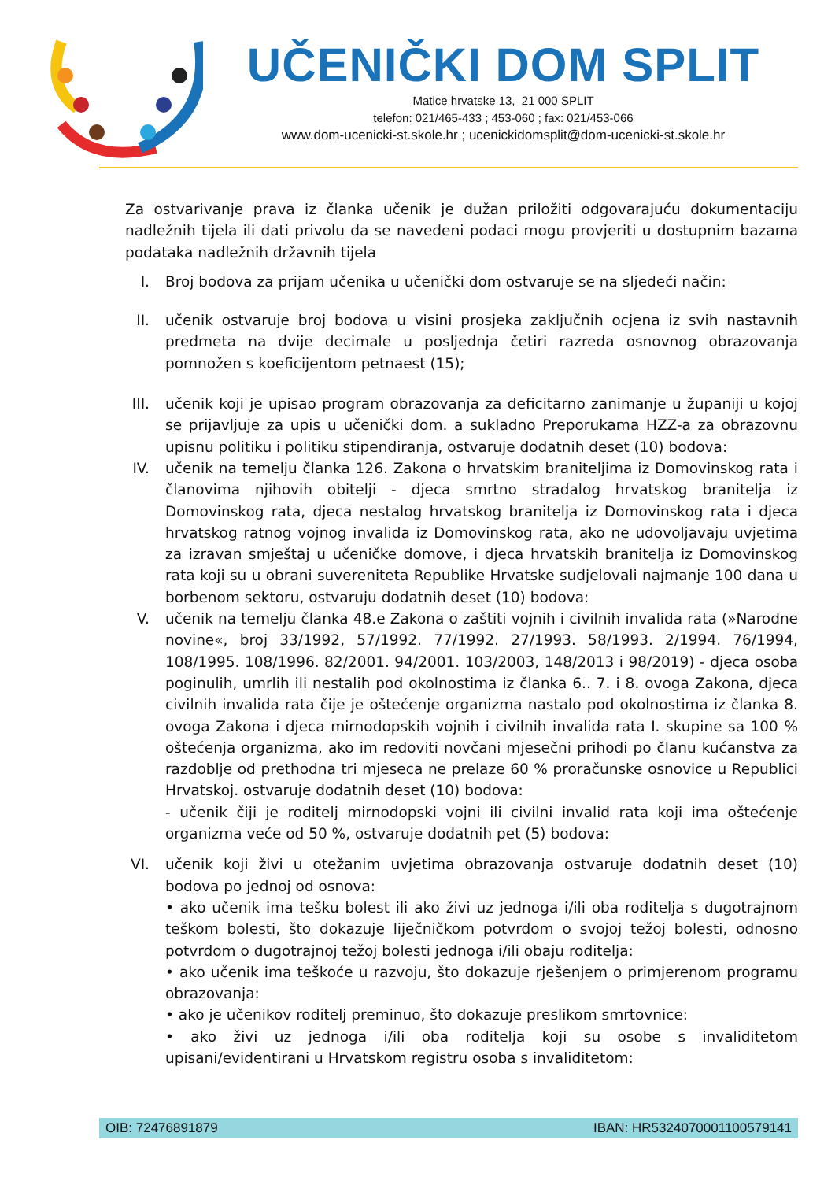UČENIČKI DOM SPLIT
Matice hrvatske 13, 21 000 SPLIT
telefon: 021/465-433 ; 453-060 ; fax: 021/453-066
www.dom-ucenicki-st.skole.hr ; ucenickidomsplit@dom-ucenicki-st.skole.hr
Za ostvarivanje prava iz članka učenik je dužan priložiti odgovarajuću dokumentaciju nadležnih tijela ili dati privolu da se navedeni podaci mogu provjeriti u dostupnim bazama podataka nadležnih državnih tijela
I. Broj bodova za prijam učenika u učenički dom ostvaruje se na sljedeći način:
II. učenik ostvaruje broj bodova u visini prosjeka zaključnih ocjena iz svih nastavnih predmeta na dvije decimale u posljednja četiri razreda osnovnog obrazovanja pomnožen s koeficijentom petnaest (15);
III. učenik koji je upisao program obrazovanja za deficitarno zanimanje u županiji u kojoj se prijavljuje za upis u učenički dom. a sukladno Preporukama HZZ-a za obrazovnu upisnu politiku i politiku stipendiranja, ostvaruje dodatnih deset (10) bodova:
IV. učenik na temelju članka 126. Zakona o hrvatskim braniteljima iz Domovinskog rata i članovima njihovih obitelji - djeca smrtno stradalog hrvatskog branitelja iz Domovinskog rata, djeca nestalog hrvatskog branitelja iz Domovinskog rata i djeca hrvatskog ratnog vojnog invalida iz Domovinskog rata, ako ne udovoljavaju uvjetima za izravan smještaj u učeničke domove, i djeca hrvatskih branitelja iz Domovinskog rata koji su u obrani suvereniteta Republike Hrvatske sudjelovali najmanje 100 dana u borbenom sektoru, ostvaruju dodatnih deset (10) bodova:
V. učenik na temelju članka 48.e Zakona o zaštiti vojnih i civilnih invalida rata (»Narodne novine«, broj 33/1992, 57/1992. 77/1992. 27/1993. 58/1993. 2/1994. 76/1994, 108/1995. 108/1996. 82/2001. 94/2001. 103/2003, 148/2013 i 98/2019) - djeca osoba poginulih, umrlih ili nestalih pod okolnostima iz članka 6.. 7. i 8. ovoga Zakona, djeca civilnih invalida rata čije je oštećenje organizma nastalo pod okolnostima iz članka 8. ovoga Zakona i djeca mirnodopskih vojnih i civilnih invalida rata I. skupine sa 100 % oštećenja organizma, ako im redoviti novčani mjesečni prihodi po članu kućanstva za razdoblje od prethodna tri mjeseca ne prelaze 60 % proračunske osnovice u Republici Hrvatskoj. ostvaruje dodatnih deset (10) bodova:
- učenik čiji je roditelj mirnodopski vojni ili civilni invalid rata koji ima oštećenje organizma veće od 50 %, ostvaruje dodatnih pet (5) bodova:
VI. učenik koji živi u otežanim uvjetima obrazovanja ostvaruje dodatnih deset (10) bodova po jednoj od osnova:
• ako učenik ima tešku bolest ili ako živi uz jednoga i/ili oba roditelja s dugotrajnom teškom bolesti, što dokazuje liječničkom potvrdom o svojoj težoj bolesti, odnosno potvrdom o dugotrajnoj težoj bolesti jednoga i/ili obaju roditelja:
• ako učenik ima teškoće u razvoju, što dokazuje rješenjem o primjerenom programu obrazovanja:
• ako je učenikov roditelj preminuo, što dokazuje preslikom smrtovnice:
• ako živi uz jednoga i/ili oba roditelja koji su osobe s invaliditetom upisani/evidentirani u Hrvatskom registru osoba s invaliditetom:
OIB: 72476891879 IBAN: HR5324070001100579141